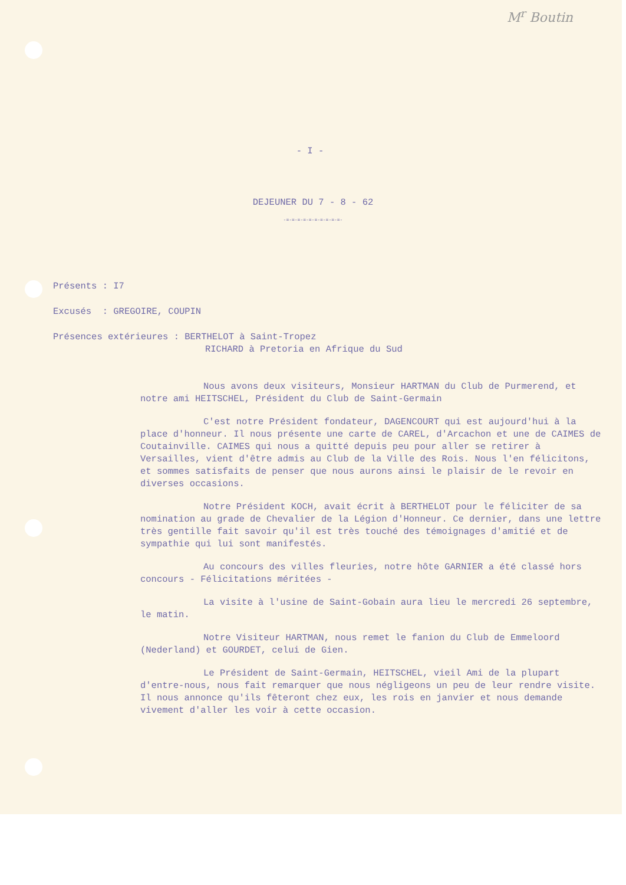M<sup>r</sup> Boutin
- I -
DEJEUNER DU 7 - 8 - 62
-=-=-=-=-=-=-=-=-=-=-
Présents : I7
Excusés : GREGOIRE, COUPIN
Présences extérieures : BERTHELOT à Saint-Tropez
RICHARD à Pretoria en Afrique du Sud
Nous avons deux visiteurs, Monsieur HARTMAN du Club de Purmerend, et notre ami HEITSCHEL, Président du Club de Saint-Germain
C'est notre Président fondateur, DAGENCOURT qui est aujourd'hui à la place d'honneur. Il nous présente une carte de CAREL, d'Arcachon et une de CAIMES de Coutainville. CAIMES qui nous a quitté depuis peu pour aller se retirer à Versailles, vient d'être admis au Club de la Ville des Rois. Nous l'en félicitons, et sommes satisfaits de penser que nous aurons ainsi le plaisir de le revoir en diverses occasions.
Notre Président KOCH, avait écrit à BERTHELOT pour le féliciter de sa nomination au grade de Chevalier de la Légion d'Honneur. Ce dernier, dans une lettre très gentille fait savoir qu'il est très touché des témoignages d'amitié et de sympathie qui lui sont manifestés.
Au concours des villes fleuries, notre hôte GARNIER a été classé hors concours - Félicitations méritées -
La visite à l'usine de Saint-Gobain aura lieu le mercredi 26 septembre, le matin.
Notre Visiteur HARTMAN, nous remet le fanion du Club de Emmeloord (Nederland) et GOURDET, celui de Gien.
Le Président de Saint-Germain, HEITSCHEL, vieil Ami de la plupart d'entre-nous, nous fait remarquer que nous négligeons un peu de leur rendre visite. Il nous annonce qu'ils fêteront chez eux, les rois en janvier et nous demande vivement d'aller les voir à cette occasion.